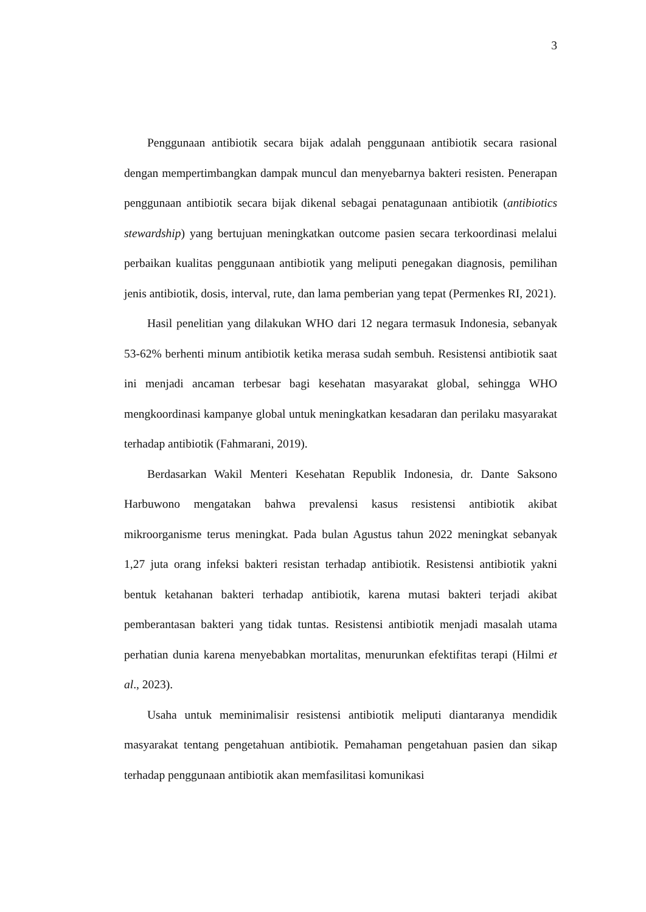3
Penggunaan antibiotik secara bijak adalah penggunaan antibiotik secara rasional dengan mempertimbangkan dampak muncul dan menyebarnya bakteri resisten. Penerapan penggunaan antibiotik secara bijak dikenal sebagai penatagunaan antibiotik (antibiotics stewardship) yang bertujuan meningkatkan outcome pasien secara terkoordinasi melalui perbaikan kualitas penggunaan antibiotik yang meliputi penegakan diagnosis, pemilihan jenis antibiotik, dosis, interval, rute, dan lama pemberian yang tepat (Permenkes RI, 2021).
Hasil penelitian yang dilakukan WHO dari 12 negara termasuk Indonesia, sebanyak 53-62% berhenti minum antibiotik ketika merasa sudah sembuh. Resistensi antibiotik saat ini menjadi ancaman terbesar bagi kesehatan masyarakat global, sehingga WHO mengkoordinasi kampanye global untuk meningkatkan kesadaran dan perilaku masyarakat terhadap antibiotik (Fahmarani, 2019).
Berdasarkan Wakil Menteri Kesehatan Republik Indonesia, dr. Dante Saksono Harbuwono mengatakan bahwa prevalensi kasus resistensi antibiotik akibat mikroorganisme terus meningkat. Pada bulan Agustus tahun 2022 meningkat sebanyak 1,27 juta orang infeksi bakteri resistan terhadap antibiotik. Resistensi antibiotik yakni bentuk ketahanan bakteri terhadap antibiotik, karena mutasi bakteri terjadi akibat pemberantasan bakteri yang tidak tuntas. Resistensi antibiotik menjadi masalah utama perhatian dunia karena menyebabkan mortalitas, menurunkan efektifitas terapi (Hilmi et al., 2023).
Usaha untuk meminimalisir resistensi antibiotik meliputi diantaranya mendidik masyarakat tentang pengetahuan antibiotik. Pemahaman pengetahuan pasien dan sikap terhadap penggunaan antibiotik akan memfasilitasi komunikasi